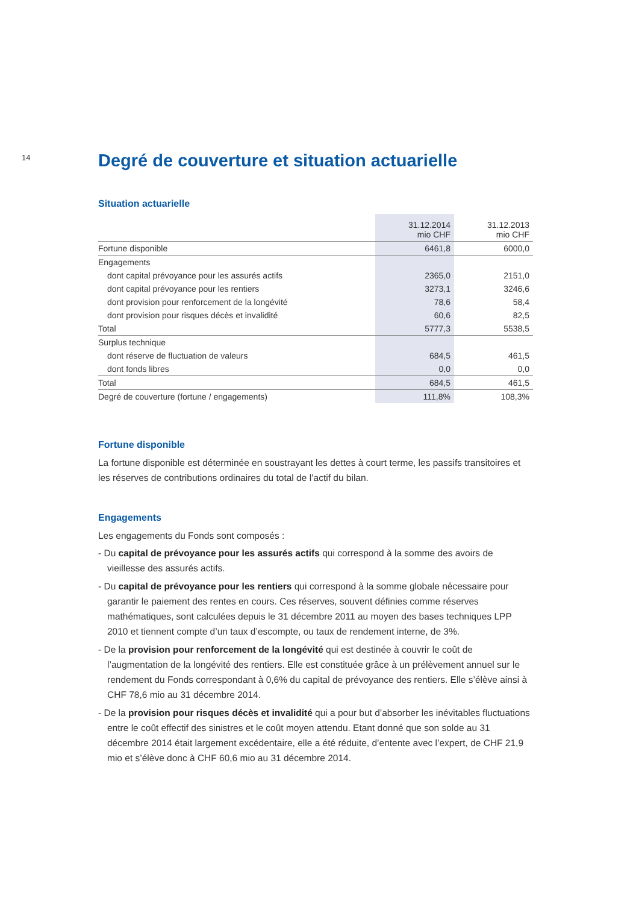14
Degré de couverture et situation actuarielle
Situation actuarielle
| | 31.12.2014 mio CHF | 31.12.2013 mio CHF |
| --- | --- | --- |
| Fortune disponible | 6461,8 | 6000,0 |
| Engagements | | |
| dont capital prévoyance pour les assurés actifs | 2365,0 | 2151,0 |
| dont capital prévoyance pour les rentiers | 3273,1 | 3246,6 |
| dont provision pour renforcement de la longévité | 78,6 | 58,4 |
| dont provision pour risques décès et invalidité | 60,6 | 82,5 |
| Total | 5777,3 | 5538,5 |
| Surplus technique | | |
| dont réserve de fluctuation de valeurs | 684,5 | 461,5 |
| dont fonds libres | 0,0 | 0,0 |
| Total | 684,5 | 461,5 |
| Degré de couverture (fortune / engagements) | 111,8% | 108,3% |
Fortune disponible
La fortune disponible est déterminée en soustrayant les dettes à court terme, les passifs transitoires et les réserves de contributions ordinaires du total de l’actif du bilan.
Engagements
Les engagements du Fonds sont composés :
- Du capital de prévoyance pour les assurés actifs qui correspond à la somme des avoirs de vieillesse des assurés actifs.
- Du capital de prévoyance pour les rentiers qui correspond à la somme globale nécessaire pour garantir le paiement des rentes en cours. Ces réserves, souvent définies comme réserves mathématiques, sont calculées depuis le 31 décembre 2011 au moyen des bases techniques LPP 2010 et tiennent compte d’un taux d’escompte, ou taux de rendement interne, de 3%.
- De la provision pour renforcement de la longévité qui est destinée à couvrir le coût de l’augmentation de la longévité des rentiers. Elle est constituée grâce à un prélèvement annuel sur le rendement du Fonds correspondant à 0,6% du capital de prévoyance des rentiers. Elle s’élève ainsi à CHF 78,6 mio au 31 décembre 2014.
- De la provision pour risques décès et invalidité qui a pour but d’absorber les inévitables fluctuations entre le coût effectif des sinistres et le coût moyen attendu. Etant donné que son solde au 31 décembre 2014 était largement excédentaire, elle a été réduite, d’entente avec l’expert, de CHF 21,9 mio et s’élève donc à CHF 60,6 mio au 31 décembre 2014.